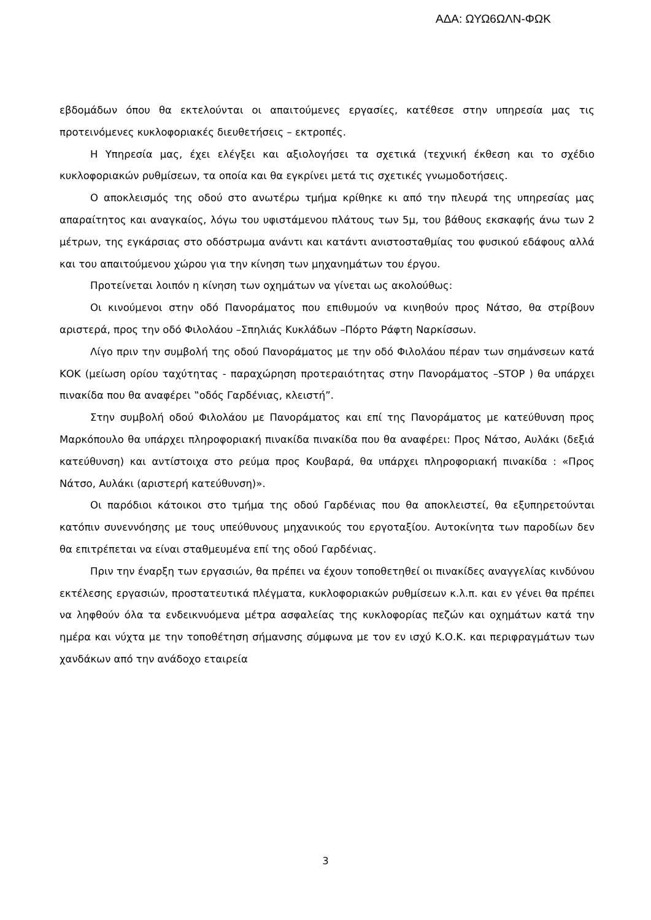ΑΔΑ: ΩΥΩ6ΩΛΝ-ΦΩΚ
εβδομάδων όπου θα εκτελούνται οι απαιτούμενες εργασίες, κατέθεσε στην υπηρεσία μας τις προτεινόμενες κυκλοφοριακές διευθετήσεις – εκτροπές.
Η Υπηρεσία μας, έχει ελέγξει και αξιολογήσει τα σχετικά (τεχνική έκθεση και το σχέδιο κυκλοφοριακών ρυθμίσεων, τα οποία και θα εγκρίνει μετά τις σχετικές γνωμοδοτήσεις.
Ο αποκλεισμός της οδού στο ανωτέρω τμήμα κρίθηκε κι από την πλευρά της υπηρεσίας μας απαραίτητος και αναγκαίος, λόγω του υφιστάμενου πλάτους των 5μ, του βάθους εκσκαφής άνω των 2 μέτρων, της εγκάρσιας στο οδόστρωμα ανάντι και κατάντι ανιστοσταθμίας του φυσικού εδάφους αλλά και του απαιτούμενου χώρου για την κίνηση των μηχανημάτων του έργου.
Προτείνεται λοιπόν η κίνηση των οχημάτων να γίνεται ως ακολούθως:
Οι κινούμενοι στην οδό Πανοράματος που επιθυμούν να κινηθούν προς Νάτσο, θα στρίβουν αριστερά, προς την οδό Φιλολάου –Σπηλιάς Κυκλάδων –Πόρτο Ράφτη Ναρκίσσων.
Λίγο πριν την συμβολή της οδού Πανοράματος με την οδό Φιλολάου πέραν των σημάνσεων κατά ΚΟΚ (μείωση ορίου ταχύτητας - παραχώρηση προτεραιότητας στην Πανοράματος –STOP ) θα υπάρχει πινακίδα που θα αναφέρει ‟οδός Γαρδένιας, κλειστή”.
Στην συμβολή οδού Φιλολάου με Πανοράματος και επί της Πανοράματος με κατεύθυνση προς Μαρκόπουλο θα υπάρχει πληροφοριακή πινακίδα πινακίδα που θα αναφέρει: Προς Νάτσο, Αυλάκι (δεξιά κατεύθυνση) και αντίστοιχα στο ρεύμα προς Κουβαρά, θα υπάρχει πληροφοριακή πινακίδα : «Προς Νάτσο, Αυλάκι (αριστερή κατεύθυνση)».
Οι παρόδιοι κάτοικοι στο τμήμα της οδού Γαρδένιας που θα αποκλειστεί, θα εξυπηρετούνται κατόπιν συνεννόησης με τους υπεύθυνους μηχανικούς του εργοταξίου. Αυτοκίνητα των παροδίων δεν θα επιτρέπεται να είναι σταθμευμένα επί της οδού Γαρδένιας.
Πριν την έναρξη των εργασιών, θα πρέπει να έχουν τοποθετηθεί οι πινακίδες αναγγελίας κινδύνου εκτέλεσης εργασιών, προστατευτικά πλέγματα, κυκλοφοριακών ρυθμίσεων κ.λ.π. και εν γένει θα πρέπει να ληφθούν όλα τα ενδεικνυόμενα μέτρα ασφαλείας της κυκλοφορίας πεζών και οχημάτων κατά την ημέρα και νύχτα με την τοποθέτηση σήμανσης σύμφωνα με τον εν ισχύ Κ.Ο.Κ. και περιφραγμάτων των χανδάκων από την ανάδοχο εταιρεία
3